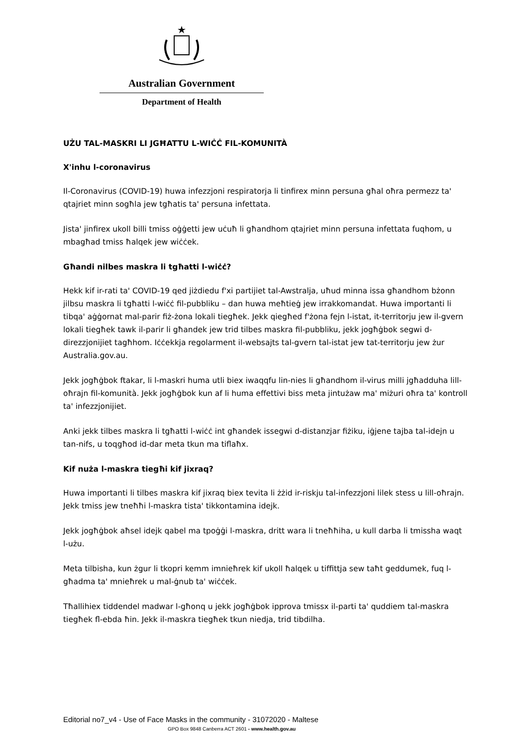Australian Government
Department of Health
UŻU TAL-MASKRI LI JGĦATTU L-WIĊĊ FIL-KOMUNITÀ
X'inhu l-coronavirus
Il-Coronavirus (COVID-19) huwa infezzjoni respiratorja li tinfirex minn persuna għal oħra permezz ta' qtajriet minn sogħla jew tgħatis ta' persuna infettata.
Jista' jinfirex ukoll billi tmiss oġġetti jew uċuħ li għandhom qtajriet minn persuna infettata fuqhom, u mbagħad tmiss ħalqek jew wiċċek.
Għandi nilbes maskra li tgħatti l-wiċċ?
Hekk kif ir-rati ta' COVID-19 qed jiżdiedu f'xi partijiet tal-Awstralja, uħud minna issa għandhom bżonn jilbsu maskra li tgħatti l-wiċċ fil-pubbliku – dan huwa meħtieġ jew irrakkomandat. Huwa importanti li tibqa' aġġornat mal-parir fiż-żona lokali tiegħek. Jekk qiegħed f'żona fejn l-istat, it-territorju jew il-gvern lokali tiegħek tawk il-parir li għandek jew trid tilbes maskra fil-pubbliku, jekk jogħġbok segwi d-direzzjonijiet tagħhom. Iċċekkja regolarment il-websajts tal-gvern tal-istat jew tat-territorju jew żur Australia.gov.au.
Jekk jogħġbok ftakar, li l-maskri huma utli biex iwaqqfu lin-nies li għandhom il-virus milli jgħadduha lill-oħrajn fil-komunità. Jekk jogħġbok kun af li huma effettivi biss meta jintużaw ma' miżuri oħra ta' kontroll ta' infezzjonijiet.
Anki jekk tilbes maskra li tgħatti l-wiċċ int għandek issegwi d-distanzjar fiżiku, iġjene tajba tal-idejn u tan-nifs, u toqgħod id-dar meta tkun ma tiflaħx.
Kif nuża l-maskra tiegħi kif jixraq?
Huwa importanti li tilbes maskra kif jixraq biex tevita li żżid ir-riskju tal-infezzjoni lilek stess u lill-oħrajn. Jekk tmiss jew tneħħi l-maskra tista' tikkontamina idejk.
Jekk jogħġbok aħsel idejk qabel ma tpoġġi l-maskra, dritt wara li tneħħiha, u kull darba li tmissha waqt l-użu.
Meta tilbisha, kun żgur li tkopri kemm imnieħrek kif ukoll ħalqek u tiffittja sew taħt geddumek, fuq l-għadma ta' mnieħrek u mal-ġnub ta' wiċċek.
Tħallihiex tiddendel madwar l-għonq u jekk jogħġbok ipprova tmissx il-parti ta' quddiem tal-maskra tiegħek fl-ebda ħin. Jekk il-maskra tiegħek tkun niedja, trid tibdilha.
Editorial no7_v4 - Use of Face Masks in the community - 31072020 - Maltese
GPO Box 9848 Canberra ACT 2601 - www.health.gov.au